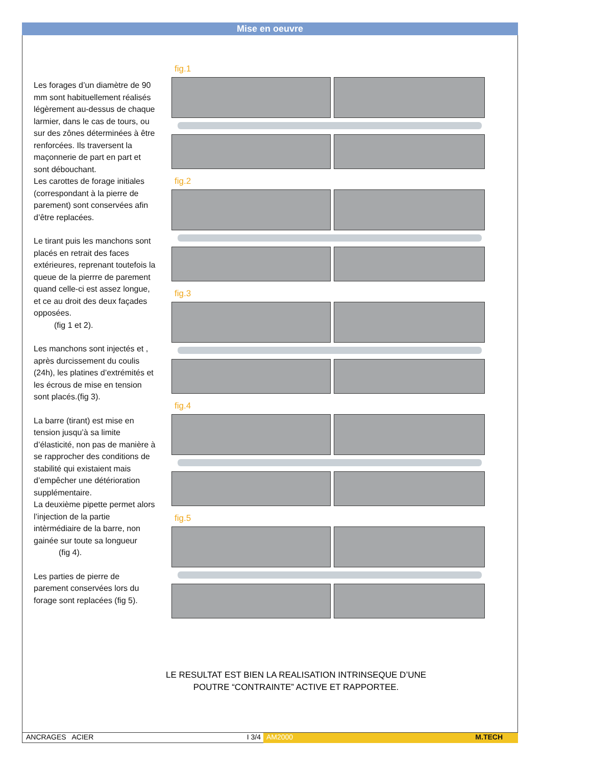Mise en oeuvre
Les forages d’un diamètre de 90 mm sont habituellement réalisés légèrement au-dessus de chaque larmier, dans le cas de tours, ou sur des zônes déterminées à être renforcées. Ils traversent la maçonnerie de part en part et sont débouchant.
Les carottes de forage initiales (correspondant à la pierre de parement) sont conservées afin d’être replacées.
Le tirant puis les manchons sont placés en retrait des faces extérieures, reprenant toutefois la queue de la pierrre de parement quand celle-ci est assez longue, et ce au droit des deux façades opposées.
(fig 1 et 2).
Les manchons sont injectés et , après durcissement du coulis (24h), les platines d’extrémités et les écrous de mise en tension sont placés.(fig 3).
La barre (tirant) est mise en tension jusqu’à sa limite d’élasticité, non pas de manière à se rapprocher des conditions de stabilité qui existaient mais d’empêcher une détérioration supplémentaire.
La deuxième pipette permet alors l’injection de la partie intèrmédiaire de la barre, non gainée sur toute sa longueur
(fig 4).
Les parties de pierre de parement conservées lors du forage sont replacées (fig 5).
fig.1
fig.2
fig.3
fig.4
fig.5
LE RESULTAT EST BIEN LA REALISATION INTRINSEQUE D’UNE
POUTRE “CONTRAINTE” ACTIVE ET RAPPORTEE.
ANCRAGES ACIER I 3/4 AM2000 M.TECH